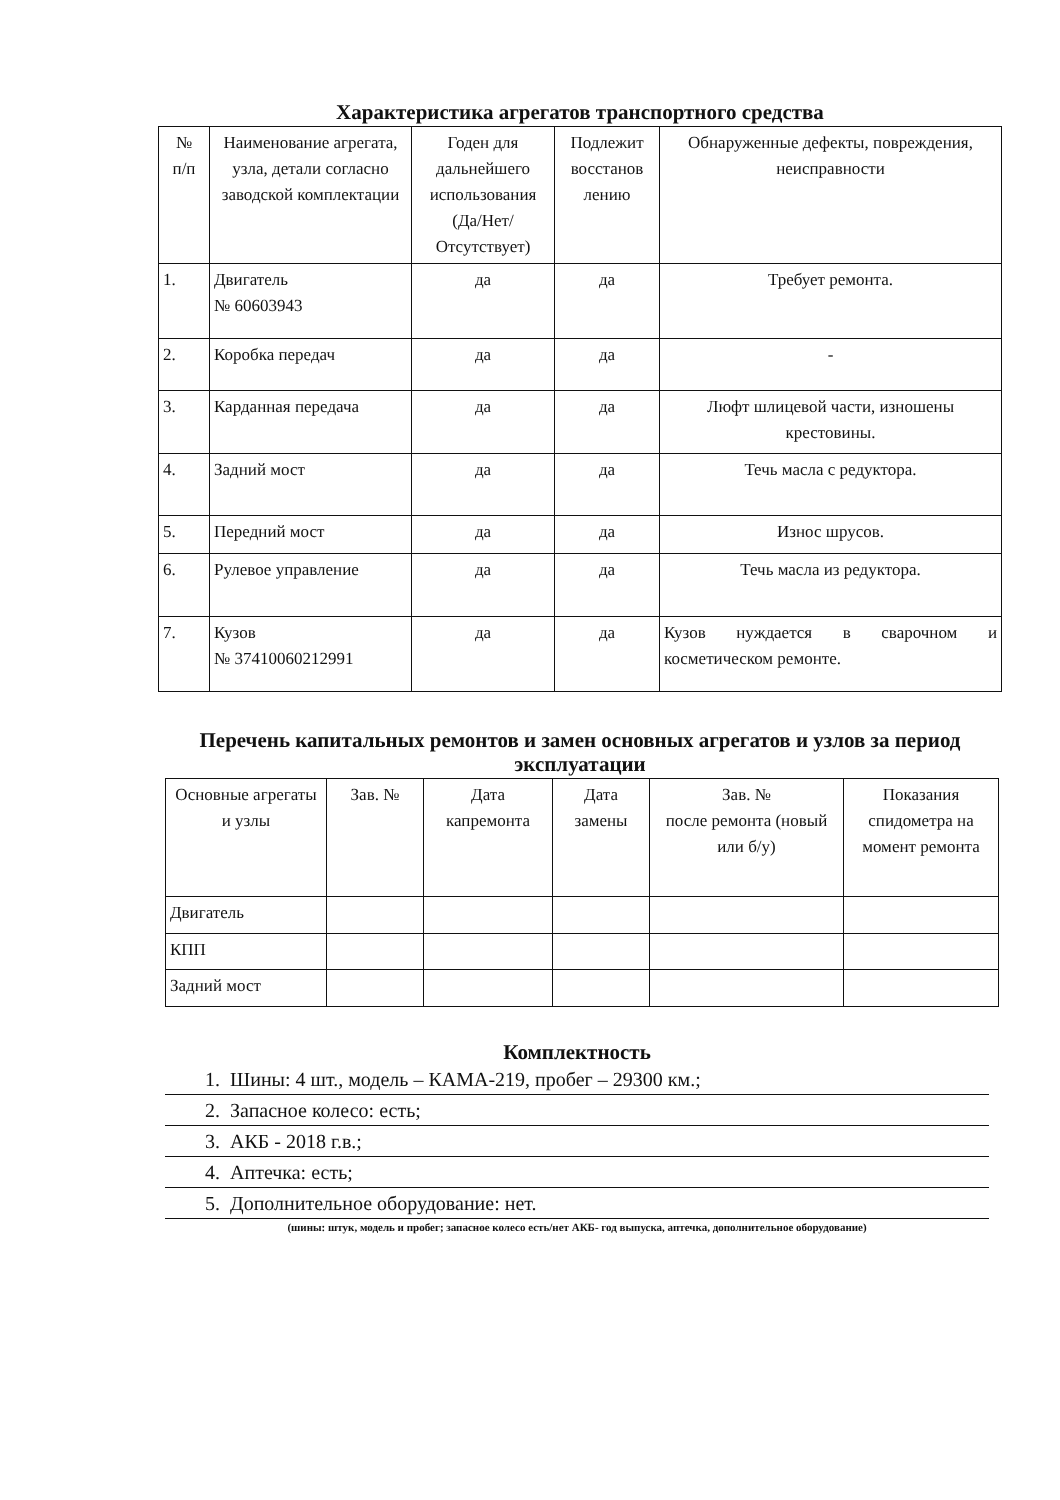Характеристика агрегатов транспортного средства
| № п/п | Наименование агрегата, узла, детали согласно заводской комплектации | Годен для дальнейшего использования (Да/Нет/ Отсутствует) | Подлежит восстанов лению | Обнаруженные дефекты, повреждения, неисправности |
| --- | --- | --- | --- | --- |
| 1. | Двигатель № 60603943 | да | да | Требует ремонта. |
| 2. | Коробка передач | да | да | - |
| 3. | Карданная передача | да | да | Люфт шлицевой части, изношены крестовины. |
| 4. | Задний мост | да | да | Течь масла с редуктора. |
| 5. | Передний мост | да | да | Износ шрусов. |
| 6. | Рулевое управление | да | да | Течь масла из редуктора. |
| 7. | Кузов № 37410060212991 | да | да | Кузов нуждается в сварочном и косметическом ремонте. |
Перечень капитальных ремонтов и замен основных агрегатов и узлов за период эксплуатации
| Основные агрегаты и узлы | Зав. № | Дата капремонта | Дата замены | Зав. № после ремонта (новый или б/у) | Показания спидометра на момент ремонта |
| --- | --- | --- | --- | --- | --- |
| Двигатель | | | | | |
| КПП | | | | | |
| Задний мост | | | | | |
Комплектность
1. Шины: 4 шт., модель – КАМА-219, пробег – 29300 км.;
2. Запасное колесо: есть;
3. АКБ - 2018 г.в.;
4. Аптечка: есть;
5. Дополнительное оборудование: нет.
(шины: штук, модель и пробег; запасное колесо есть/нет АКБ- год выпуска, аптечка, дополнительное оборудование)